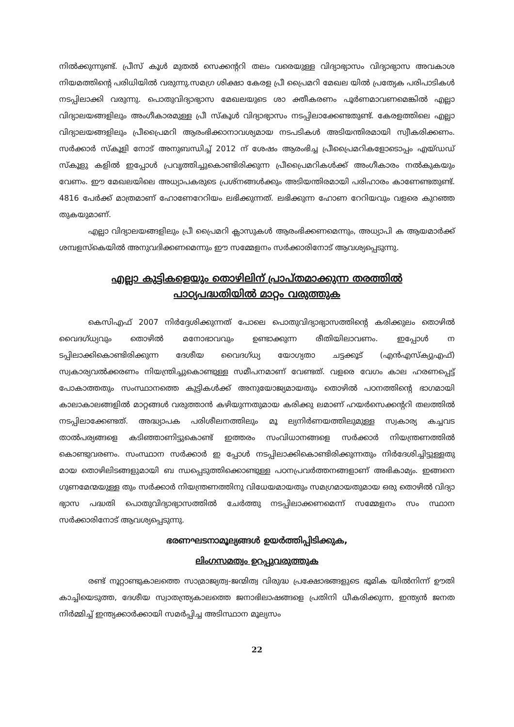നിൽക്കുന്നുണ്ട്. പ്രീസ് കൂൾ മുതൽ സെക്കന്ററി തലം വരെയുള്ള വിദ്യാഭ്യാസം വിദ്യാഭ്യാസ അവകാശ നിയമത്തിന്റെ പരിധിയിൽ വരുന്നു.സമഗ്ര ശിക്ഷാ കേരള പ്രീ പ്രൈമറി മേഖല യിൽ പ്രത്യേക പരിപാടികൾ നടപ്പിലാക്കി വരുന്നു. പൊതുവിദ്യാഭ്യാസ മേഖലയുടെ ശാ ക്തീകരണം പൂർണമാവണമെങ്കിൽ എല്ലാ വിദ്യാലയങ്ങളിലും അംഗീകാരമുള്ള പ്രീ സ്കൂൾ വിദ്യാഭ്യാസം നടപ്പിലാക്കേണ്ടതുണ്ട്. കേരളത്തിലെ എല്ലാ വിദ്യാലയങ്ങളിലും പ്രീപ്രൈമറി ആരംഭിക്കാനാവശ്യമായ നടപടികൾ അടിയന്തിരമായി സ്വീകരിക്കണം. സർക്കാർ സ്കൂളി നോട് അനുബന്ധിച്ച് 2012 ന് ശേഷം ആരംഭിച്ച പ്രീപ്രൈമറികളോടൊപ്പം എയ്ഡഡ് സ്കൂളു കളിൽ ഇപ്പോൾ പ്രവൃത്തിച്ചുകൊണ്ടിരിക്കുന്ന പ്രീപ്രൈമറികൾക്ക് അംഗീകാരം നൽകുകയും വേണം. ഈ മേഖലയിലെ അധ്യാപകരുടെ പ്രശ്നങ്ങൾക്കും അടിയന്തിരമായി പരിഹാരം കാണേണ്ടതുണ്ട്. 4816 പേർക്ക് മാത്രമാണ് ഹോണേറേറിയം ലഭിക്കുന്നത്. ലഭിക്കുന്ന ഹോണ റേറിയവും വളരെ കുറഞ്ഞ തുകയുമാണ്.
എല്ലാ വിദ്യാലയങ്ങളിലും പ്രീ പ്രൈമറി ക്ലാസുകൾ ആരംഭിക്കണമെന്നും, അധ്യാപി ക ആയമാർക്ക് ശമ്പളസ്കെയിൽ അനുവദിക്കണമെന്നും ഈ സമ്മേളനം സർക്കാരിനോട് ആവശ്യപ്പെടുന്നു.
എല്ലാ കുട്ടികളെയും തൊഴിലിന് പ്രാപ്തമാക്കുന്ന തരത്തിൽ
പാഠ്യപദ്ധതിയിൽ മാറ്റം വരുത്തുക
കെസിഎഫ് 2007 നിർദ്ദേശിക്കുന്നത് പോലെ പൊതുവിദ്യാഭ്യാസത്തിന്റെ കരിക്കുലം തൊഴിൽ വൈദഗ്ധ്യവും തൊഴിൽ മനോഭാവവും ഉണ്ടാക്കുന്ന രീതിയിലാവണം. ഇപ്പോൾ ന ടപ്പിലാക്കികൊണ്ടിരിക്കുന്ന ദേശീയ വൈദഗ്ധ്യ യോഗ്യതാ ചട്ടക്കൂട് (എൻഎസ്ക്യുഎഫ്) സ്വകാര്യവൽക്കരണം നിയന്ത്രിച്ചുകൊണ്ടുള്ള സമീപനമാണ് വേണ്ടത്. വളരെ വേഗം കാല ഹരണപ്പെട്ട് പോകാത്തതും സംസ്ഥാനത്തെ കുട്ടികൾക്ക് അനുയോജ്യമായതും തൊഴിൽ പഠനത്തിന്റെ ഭാഗമായി കാലാകാലങ്ങളിൽ മാറ്റങ്ങൾ വരുത്താൻ കഴിയുന്നതുമായ കരിക്കു ലമാണ് ഹയർസെക്കന്ററി തലത്തിൽ നടപ്പിലാക്കേണ്ടത്. അദ്ധ്യാപക പരിശീലനത്തിലും മൂ ല്യനിർണയത്തിലുമുള്ള സ്വകാര്യ കച്ചവട താൽപര്യങ്ങളെ കടിഞ്ഞാണിട്ടുകൊണ്ട് ഇത്തരം സംവിധാനങ്ങളെ സർക്കാർ നിയന്ത്രണത്തിൽ കൊണ്ടുവരണം. സംസ്ഥാന സർക്കാർ ഇ പ്പോൾ നടപ്പിലാക്കികൊണ്ടിരിക്കുന്നതും നിർദേശിച്ചിട്ടുള്ളതു മായ തൊഴിലിടങ്ങളുമായി ബ ന്ധപ്പെടുത്തിക്കൊണ്ടുള്ള പഠനപ്രവർത്തനങ്ങളാണ് അഭികാമ്യം. ഇങ്ങനെ ഗുണമേന്മയുള്ള തും സർക്കാർ നിയന്ത്രണത്തിനു വിധേയമായതും സമഗ്രമായതുമായ ഒരു തൊഴിൽ വിദ്യാ ഭ്യാസ പദ്ധതി പൊതുവിദ്യാഭ്യാസത്തിൽ ചേർത്തു നടപ്പിലാക്കണമെന്ന് സമ്മേളനം സം സ്ഥാന സർക്കാരിനോട് ആവശ്യപ്പെടുന്നു.
ഭരണഘടനാമൂല്യങ്ങൾ ഉയർത്തിപ്പിടിക്കുക,
ലിംഗസമത്വം ഉറപ്പുവരുത്തുക
രണ്ട് നൂറ്റാണ്ടുകാലത്തെ സാമ്രാജ്യത്വ-ജന്മിത്വ വിരുദ്ധ പ്രക്ഷോഭങ്ങളുടെ ഭൂമിക യിൽനിന്ന് ഊതി കാച്ചിയെടുത്ത, ദേശീയ സ്വാതന്ത്ര്യകാലത്തെ ജനാഭിലാഷങ്ങളെ പ്രതിനി ധീകരിക്കുന്ന, ഇന്ത്യൻ ജനത നിർമ്മിച്ച് ഇന്ത്യക്കാർക്കായി സമർപ്പിച്ച അടിസ്ഥാന മൂല്യസം
22